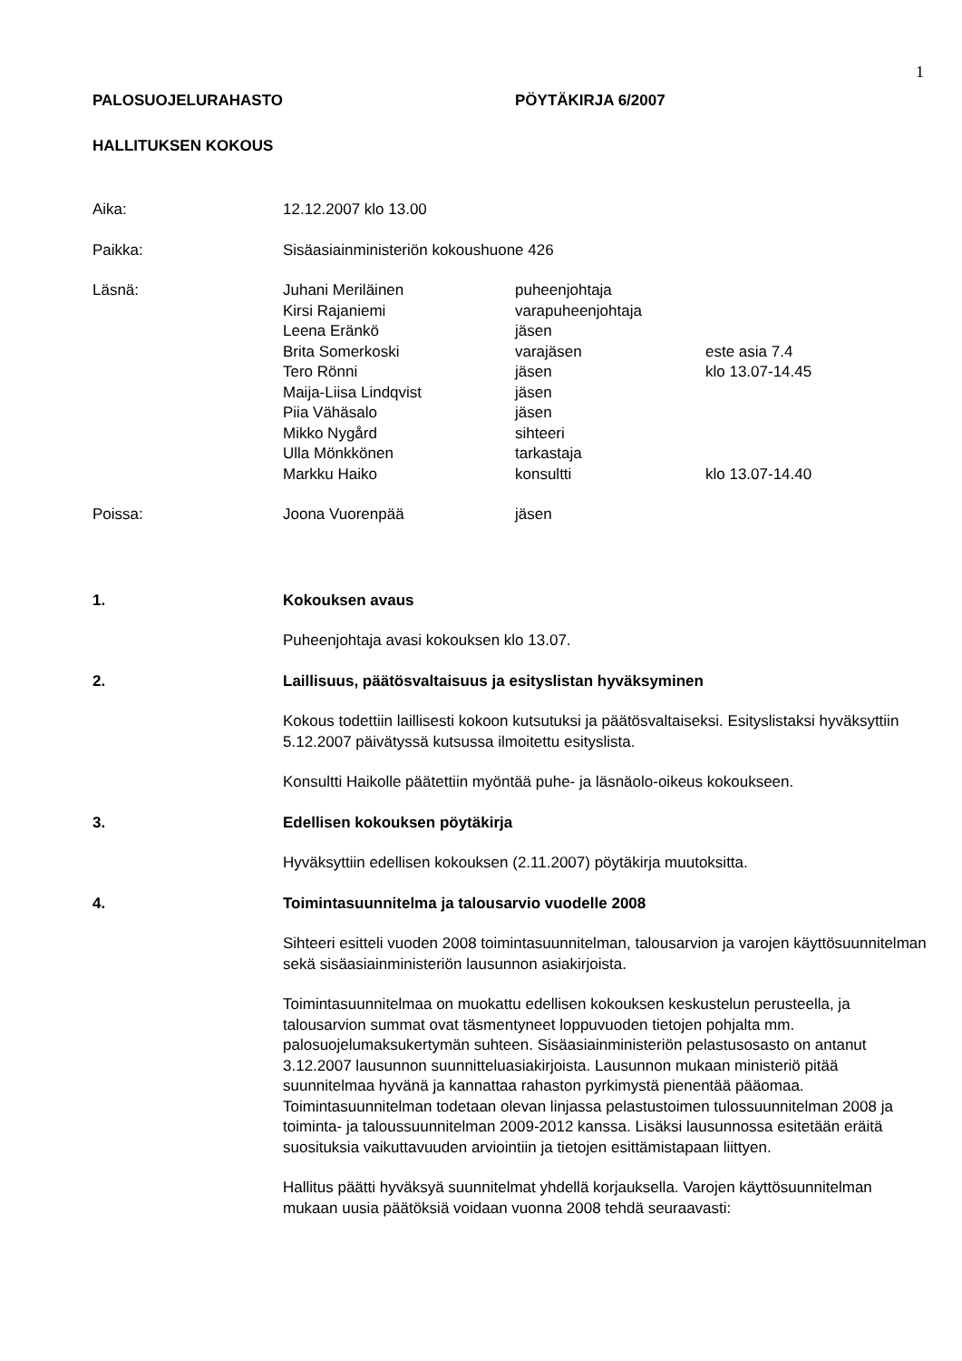1
PALOSUOJELURAHASTO PÖYTÄKIRJA 6/2007
HALLITUKSEN KOKOUS
Aika: 12.12.2007 klo 13.00
Paikka: Sisäasiainministeriön kokoushuone 426
Läsnä: Juhani Meriläinen puheenjohtaja
Kirsi Rajaniemi varapuheenjohtaja
Leena Eränkö jäsen
Brita Somerkoski varajäsen este asia 7.4
Tero Rönni jäsen klo 13.07-14.45
Maija-Liisa Lindqvist jäsen
Piia Vähäsalo jäsen
Mikko Nygård sihteeri
Ulla Mönkkönen tarkastaja
Markku Haiko konsultti klo 13.07-14.40
Poissa: Joona Vuorenpää jäsen
1. Kokouksen avaus
Puheenjohtaja avasi kokouksen klo 13.07.
2. Laillisuus, päätösvaltaisuus ja esityslistan hyväksyminen
Kokous todettiin laillisesti kokoon kutsutuksi ja päätösvaltaiseksi. Esityslistaksi hyväksyttiin 5.12.2007 päivätyssä kutsussa ilmoitettu esityslista.
Konsultti Haikolle päätettiin myöntää puhe- ja läsnäolo-oikeus kokoukseen.
3. Edellisen kokouksen pöytäkirja
Hyväksyttiin edellisen kokouksen (2.11.2007) pöytäkirja muutoksitta.
4. Toimintasuunnitelma ja talousarvio vuodelle 2008
Sihteeri esitteli vuoden 2008 toimintasuunnitelman, talousarvion ja varojen käyttösuunnitelman sekä sisäasiainministeriön lausunnon asiakirjoista.
Toimintasuunnitelmaa on muokattu edellisen kokouksen keskustelun perusteella, ja talousarvion summat ovat täsmentyneet loppuvuoden tietojen pohjalta mm. palosuojelumaksukertymän suhteen. Sisäasiainministeriön pelastusosasto on antanut 3.12.2007 lausunnon suunnitteluasiakirjoista. Lausunnon mukaan ministeriö pitää suunnitelmaa hyvänä ja kannattaa rahaston pyrkimystä pienentää pääomaa. Toimintasuunnitelman todetaan olevan linjassa pelastustoimen tulossuunnitelman 2008 ja toiminta- ja taloussuunnitelman 2009-2012 kanssa. Lisäksi lausunnossa esitetään eräitä suosituksia vaikuttavuuden arviointiin ja tietojen esittämistapaan liittyen.
Hallitus päätti hyväksyä suunnitelmat yhdellä korjauksella. Varojen käyttösuunnitelman mukaan uusia päätöksiä voidaan vuonna 2008 tehdä seuraavasti: